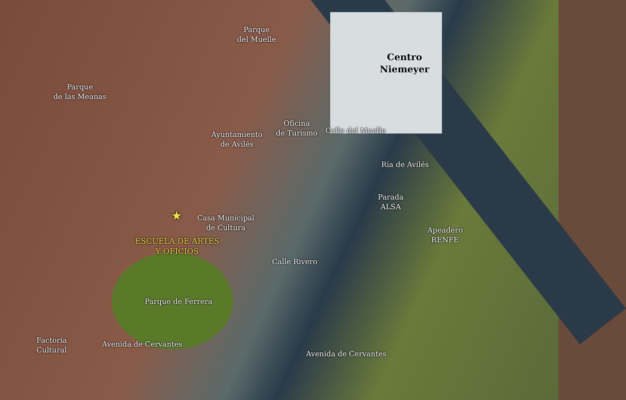Parque
del Muelle
Centro
Niemeyer
Parque
de las Meanas
Oficina
de Turismo
Calle del Muelle
Ayuntamiento
de Avilés
Ría de Avilés
Parada
ALSA
★
Casa Municipal
de Cultura
Apeadero
RENFE
ESCUELA DE ARTES
Y OFICIOS
Calle Rivero
Parque de Ferrera
Factoría
Cultural
Avenida de Cervantes
Avenida de Cervantes